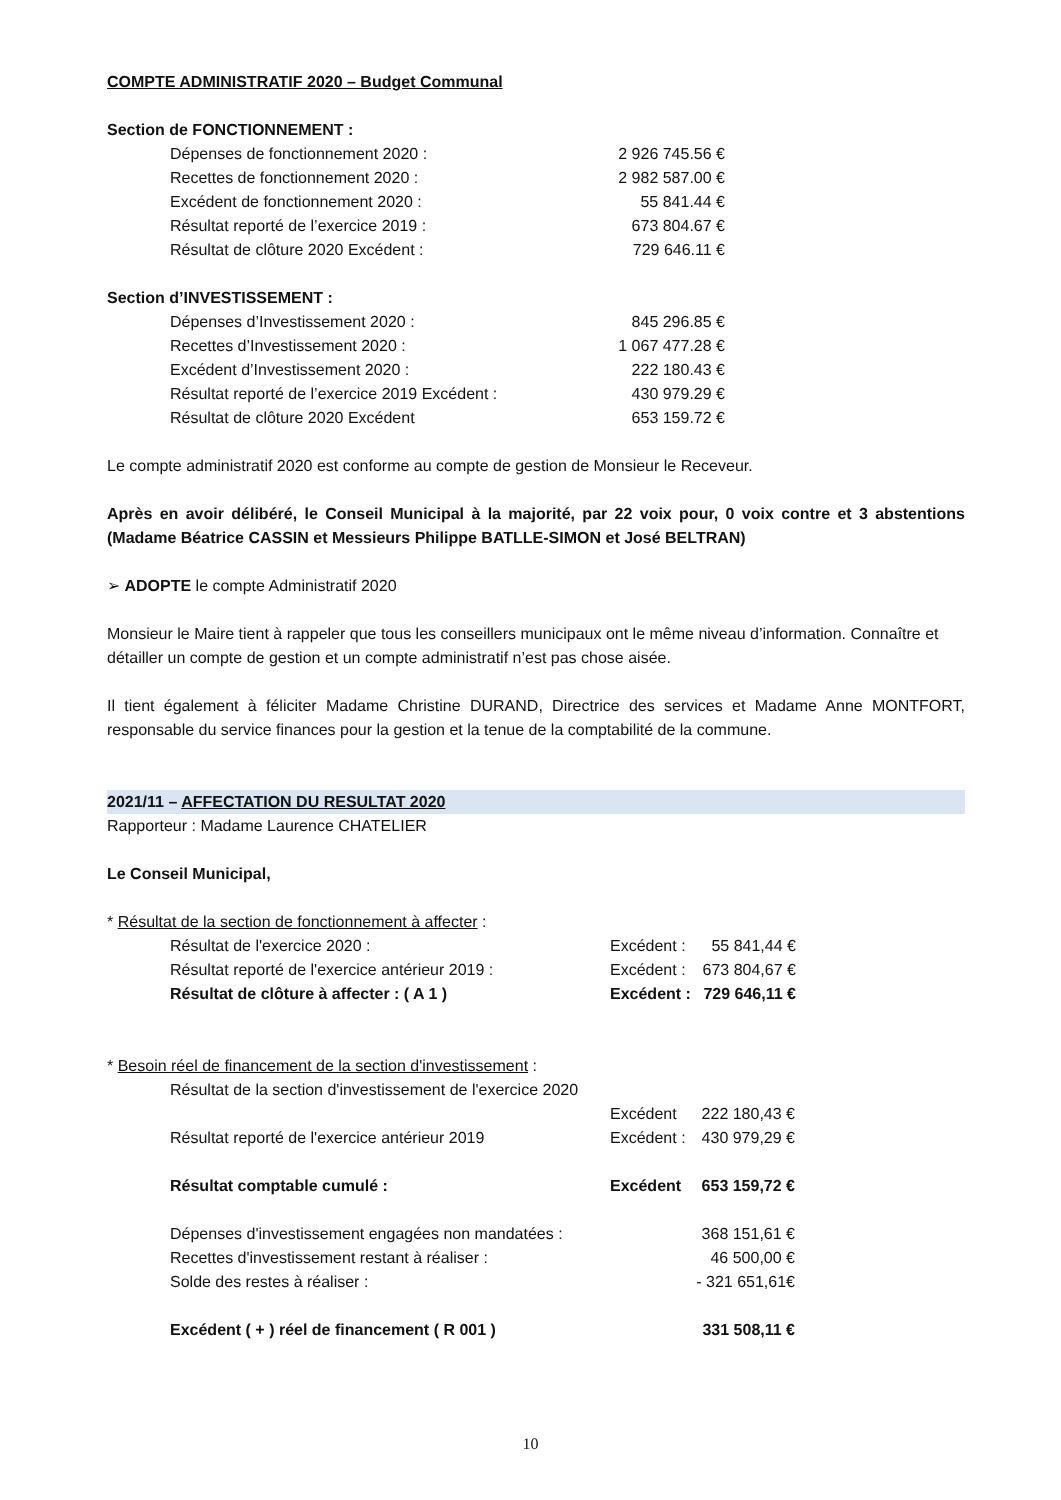COMPTE ADMINISTRATIF 2020 – Budget Communal
Section de FONCTIONNEMENT :
| Dépenses de fonctionnement 2020 : | 2 926 745.56 € |
| Recettes de fonctionnement 2020 : | 2 982 587.00 € |
| Excédent de fonctionnement 2020 : | 55 841.44 € |
| Résultat reporté de l’exercice 2019 : | 673 804.67 € |
| Résultat de clôture 2020 Excédent : | 729 646.11 € |
Section d’INVESTISSEMENT :
| Dépenses d’Investissement 2020 : | 845 296.85 € |
| Recettes d’Investissement 2020 : | 1 067 477.28 € |
| Excédent d’Investissement 2020 : | 222 180.43 € |
| Résultat reporté de l’exercice 2019 Excédent : | 430 979.29 € |
| Résultat de clôture 2020 Excédent | 653 159.72 € |
Le compte administratif 2020 est conforme au compte de gestion de Monsieur le Receveur.
Après en avoir délibéré, le Conseil Municipal à la majorité, par 22 voix pour, 0 voix contre et 3 abstentions (Madame Béatrice CASSIN et Messieurs Philippe BATLLE-SIMON et José BELTRAN)
➢ ADOPTE le compte Administratif 2020
Monsieur le Maire tient à rappeler que tous les conseillers municipaux ont le même niveau d’information. Connaître et détailler un compte de gestion et un compte administratif n’est pas chose aisée.
Il tient également à féliciter Madame Christine DURAND, Directrice des services et Madame Anne MONTFORT, responsable du service finances pour la gestion et la tenue de la comptabilité de la commune.
2021/11 – AFFECTATION DU RESULTAT 2020
Rapporteur : Madame Laurence CHATELIER
Le Conseil Municipal,
* Résultat de la section de fonctionnement à affecter :
| Résultat de l'exercice 2020 : | Excédent : | 55 841,44 € |
| Résultat reporté de l'exercice antérieur 2019 : | Excédent : | 673 804,67 € |
| Résultat de clôture à affecter : ( A 1 ) | Excédent : | 729 646,11 € |
* Besoin réel de financement de la section d'investissement :
| Résultat de la section d'investissement de l'exercice 2020 | | |
| | Excédent | 222 180,43 € |
| Résultat reporté de l'exercice antérieur 2019 | Excédent : | 430 979,29 € |
| Résultat comptable cumulé : | Excédent | 653 159,72 € |
| Dépenses d'investissement engagées non mandatées : | | 368 151,61 € |
| Recettes d'investissement restant à réaliser : | | 46 500,00 € |
| Solde des restes à réaliser : | | - 321 651,61€ |
| Excédent ( + ) réel de financement ( R 001 ) | | 331 508,11 € |
10